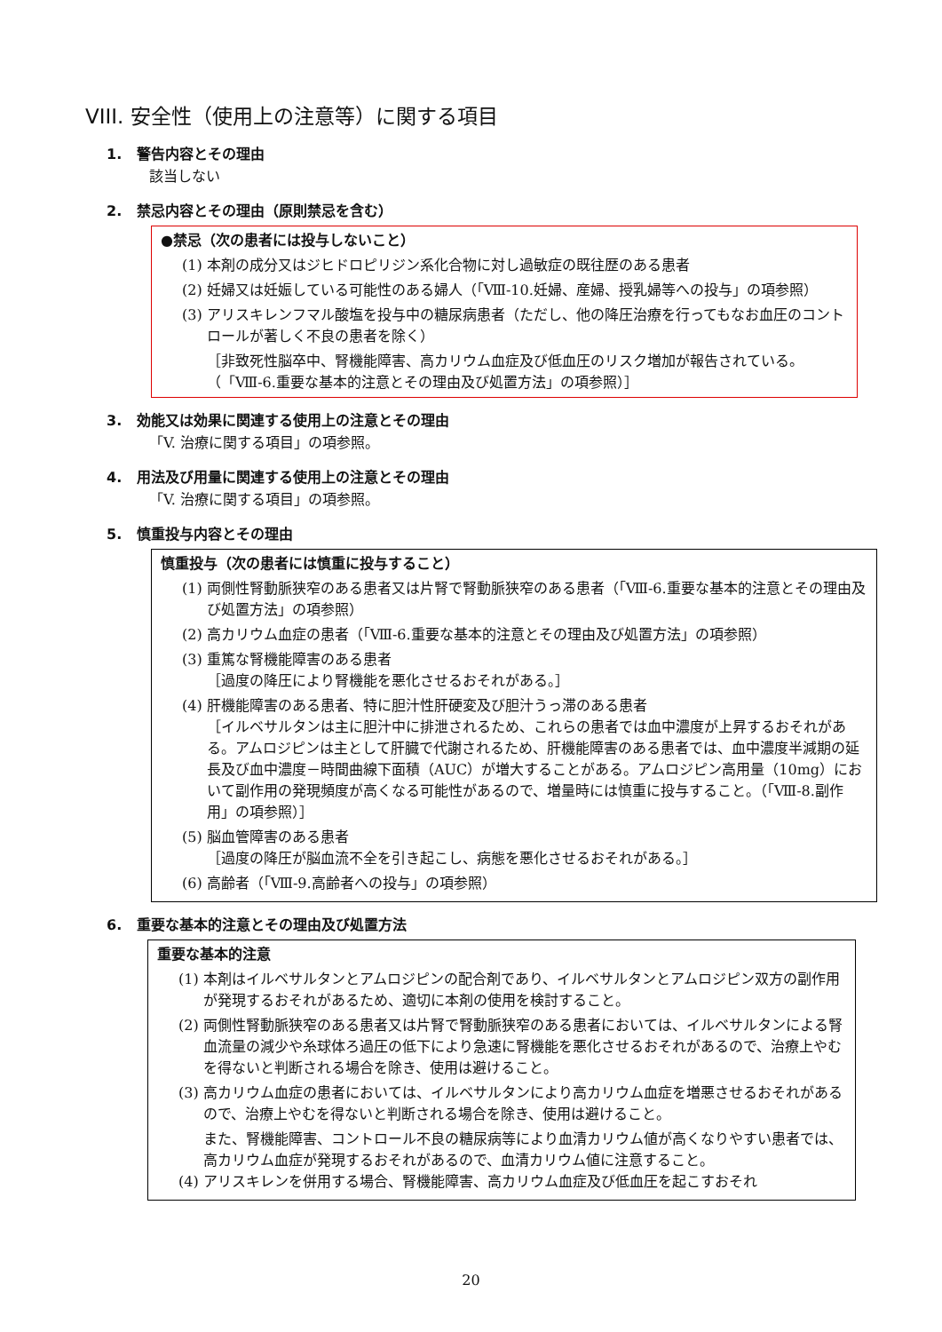VIII. 安全性（使用上の注意等）に関する項目
1. 警告内容とその理由
該当しない
2. 禁忌内容とその理由（原則禁忌を含む）
●禁忌（次の患者には投与しないこと）
(1) 本剤の成分又はジヒドロピリジン系化合物に対し過敏症の既往歴のある患者
(2) 妊婦又は妊娠している可能性のある婦人（「Ⅷ-10.妊婦、産婦、授乳婦等への投与」の項参照）
(3) アリスキレンフマル酸塩を投与中の糖尿病患者（ただし、他の降圧治療を行ってもなお血圧のコントロールが著しく不良の患者を除く）
［非致死性脳卒中、腎機能障害、高カリウム血症及び低血圧のリスク増加が報告されている。（「Ⅷ-6.重要な基本的注意とその理由及び処置方法」の項参照）］
3. 効能又は効果に関連する使用上の注意とその理由
「V. 治療に関する項目」の項参照。
4. 用法及び用量に関連する使用上の注意とその理由
「V. 治療に関する項目」の項参照。
5. 慎重投与内容とその理由
慎重投与（次の患者には慎重に投与すること）
(1) 両側性腎動脈狭窄のある患者又は片腎で腎動脈狭窄のある患者（「Ⅷ-6.重要な基本的注意とその理由及び処置方法」の項参照）
(2) 高カリウム血症の患者（「Ⅷ-6.重要な基本的注意とその理由及び処置方法」の項参照）
(3) 重篤な腎機能障害のある患者
［過度の降圧により腎機能を悪化させるおそれがある。］
(4) 肝機能障害のある患者、特に胆汁性肝硬変及び胆汁うっ滞のある患者
［イルベサルタンは主に胆汁中に排泄されるため、これらの患者では血中濃度が上昇するおそれがある。アムロジピンは主として肝臓で代謝されるため、肝機能障害のある患者では、血中濃度半減期の延長及び血中濃度－時間曲線下面積（AUC）が増大することがある。アムロジピン高用量（10mg）において副作用の発現頻度が高くなる可能性があるので、増量時には慎重に投与すること。（「Ⅷ-8.副作用」の項参照）］
(5) 脳血管障害のある患者
［過度の降圧が脳血流不全を引き起こし、病態を悪化させるおそれがある。］
(6) 高齢者（「Ⅷ-9.高齢者への投与」の項参照）
6. 重要な基本的注意とその理由及び処置方法
重要な基本的注意
(1) 本剤はイルベサルタンとアムロジピンの配合剤であり、イルベサルタンとアムロジピン双方の副作用が発現するおそれがあるため、適切に本剤の使用を検討すること。
(2) 両側性腎動脈狭窄のある患者又は片腎で腎動脈狭窄のある患者においては、イルベサルタンによる腎血流量の減少や糸球体ろ過圧の低下により急速に腎機能を悪化させるおそれがあるので、治療上やむを得ないと判断される場合を除き、使用は避けること。
(3) 高カリウム血症の患者においては、イルベサルタンにより高カリウム血症を増悪させるおそれがあるので、治療上やむを得ないと判断される場合を除き、使用は避けること。
また、腎機能障害、コントロール不良の糖尿病等により血清カリウム値が高くなりやすい患者では、高カリウム血症が発現するおそれがあるので、血清カリウム値に注意すること。
(4) アリスキレンを併用する場合、腎機能障害、高カリウム血症及び低血圧を起こすおそれ
20